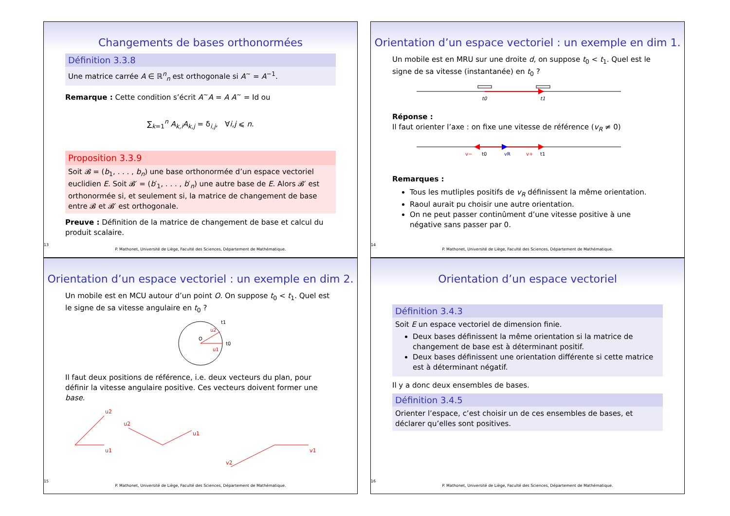Changements de bases orthonormées
Définition 3.3.8
Une matrice carrée A ∈ ℝ<sup>n</sup><sub>n</sub> est orthogonale si A<sup>~</sup> = A<sup>−1</sup>.
Remarque : Cette condition s’écrit A<sup>~</sup>A = A A<sup>~</sup> = Id ou
∑<sub>k=1</sub><sup>n</sup> A<sub>k,i</sub>A<sub>k,j</sub> = δ<sub>i,j</sub>, ∀i,j ⩽ n.
Proposition 3.3.9
Soit 𝓑 = (b<sub>1</sub>, . . . , b<sub>n</sub>) une base orthonormée d’un espace vectoriel euclidien E. Soit 𝓑′ = (b′<sub>1</sub>, . . . , b′<sub>n</sub>) une autre base de E. Alors 𝓑′ est orthonormée si, et seulement si, la matrice de changement de base entre 𝓑 et 𝓑′ est orthogonale.
Preuve : Définition de la matrice de changement de base et calcul du produit scalaire.
13
P. Mathonet, Université de Liège, Faculté des Sciences, Département de Mathématique.
Orientation d’un espace vectoriel : un exemple en dim 1.
Un mobile est en MRU sur une droite d, on suppose t<sub>0</sub> < t<sub>1</sub>. Quel est le signe de sa vitesse (instantanée) en t<sub>0</sub> ?
t0
t1
Réponse :
Il faut orienter l’axe : on fixe une vitesse de référence (v<sub>R</sub> ≠ 0)
v−
t0
vR
v+
t1
Remarques :
Tous les mutliples positifs de v<sub>R</sub> définissent la même orientation.
Raoul aurait pu choisir une autre orientation.
On ne peut passer continûment d’une vitesse positive à une négative sans passer par 0.
14
P. Mathonet, Université de Liège, Faculté des Sciences, Département de Mathématique.
Orientation d’un espace vectoriel : un exemple en dim 2.
Un mobile est en MCU autour d’un point O. On suppose t<sub>0</sub> < t<sub>1</sub>. Quel est le signe de sa vitesse angulaire en t<sub>0</sub> ?
O
t0
t1
u1
u2
Il faut deux positions de référence, i.e. deux vecteurs du plan, pour définir la vitesse angulaire positive. Ces vecteurs doivent former une base.
u1
u2
u1
u2
v1
v2
15
P. Mathonet, Université de Liège, Faculté des Sciences, Département de Mathématique.
Orientation d’un espace vectoriel
Définition 3.4.3
Soit E un espace vectoriel de dimension finie.
Deux bases définissent la même orientation si la matrice de changement de base est à déterminant positif.
Deux bases définissent une orientation différente si cette matrice est à déterminant négatif.
Il y a donc deux ensembles de bases.
Définition 3.4.5
Orienter l’espace, c’est choisir un de ces ensembles de bases, et déclarer qu’elles sont positives.
16
P. Mathonet, Université de Liège, Faculté des Sciences, Département de Mathématique.